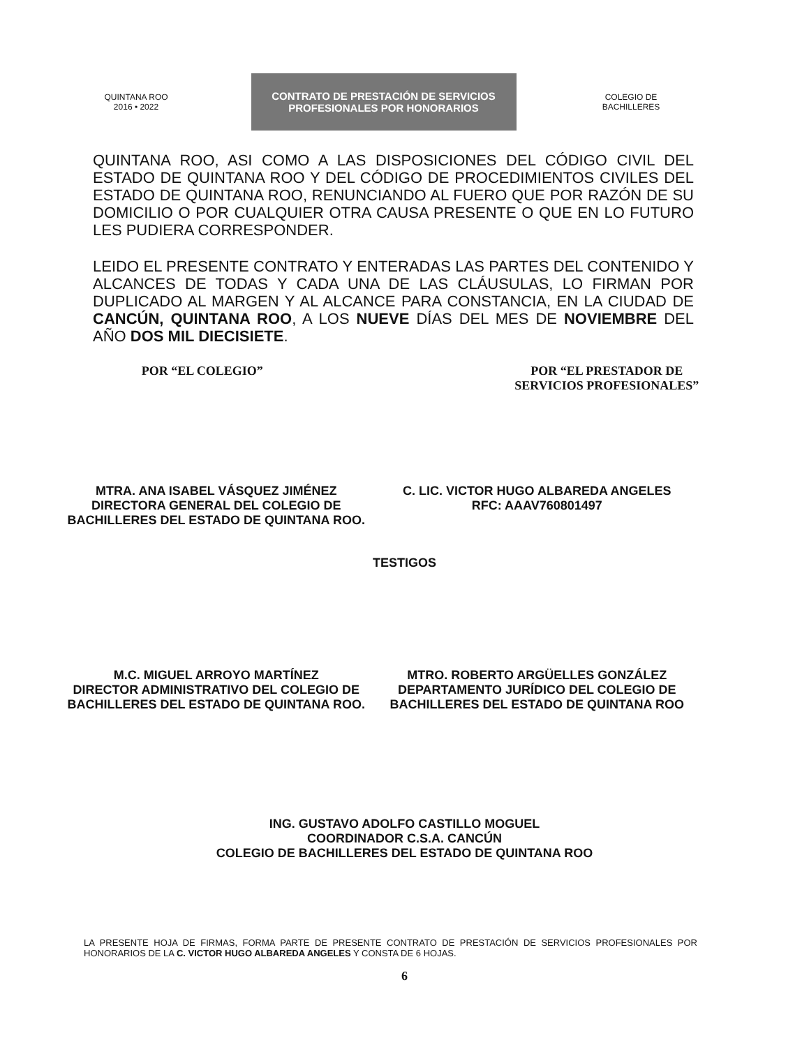QUINTANA ROO
2016 • 2022
CONTRATO DE PRESTACIÓN DE SERVICIOS
PROFESIONALES POR HONORARIOS
COLEGIO DE
BACHILLERES
QUINTANA ROO, ASI COMO A LAS DISPOSICIONES DEL CÓDIGO CIVIL DEL ESTADO DE QUINTANA ROO Y DEL CÓDIGO DE PROCEDIMIENTOS CIVILES DEL ESTADO DE QUINTANA ROO, RENUNCIANDO AL FUERO QUE POR RAZÓN DE SU DOMICILIO O POR CUALQUIER OTRA CAUSA PRESENTE O QUE EN LO FUTURO LES PUDIERA CORRESPONDER.
LEIDO EL PRESENTE CONTRATO Y ENTERADAS LAS PARTES DEL CONTENIDO Y ALCANCES DE TODAS Y CADA UNA DE LAS CLÁUSULAS, LO FIRMAN POR DUPLICADO AL MARGEN Y AL ALCANCE PARA CONSTANCIA, EN LA CIUDAD DE CANCÚN, QUINTANA ROO, A LOS NUEVE DÍAS DEL MES DE NOVIEMBRE DEL AÑO DOS MIL DIECISIETE.
POR “EL COLEGIO” POR “EL PRESTADOR DE
SERVICIOS PROFESIONALES”
MTRA. ANA ISABEL VÁSQUEZ JIMÉNEZ
DIRECTORA GENERAL DEL COLEGIO DE BACHILLERES DEL ESTADO DE QUINTANA ROO.
C. LIC. VICTOR HUGO ALBAREDA ANGELES
RFC: AAAV760801497
TESTIGOS
M.C. MIGUEL ARROYO MARTÍNEZ
DIRECTOR ADMINISTRATIVO DEL COLEGIO DE BACHILLERES DEL ESTADO DE QUINTANA ROO.
MTRO. ROBERTO ARGÜELLES GONZÁLEZ
DEPARTAMENTO JURÍDICO DEL COLEGIO DE BACHILLERES DEL ESTADO DE QUINTANA ROO
ING. GUSTAVO ADOLFO CASTILLO MOGUEL
COORDINADOR C.S.A. CANCÚN
COLEGIO DE BACHILLERES DEL ESTADO DE QUINTANA ROO
LA PRESENTE HOJA DE FIRMAS, FORMA PARTE DE PRESENTE CONTRATO DE PRESTACIÓN DE SERVICIOS PROFESIONALES POR HONORARIOS DE LA C. VICTOR HUGO ALBAREDA ANGELES Y CONSTA DE 6 HOJAS.
6